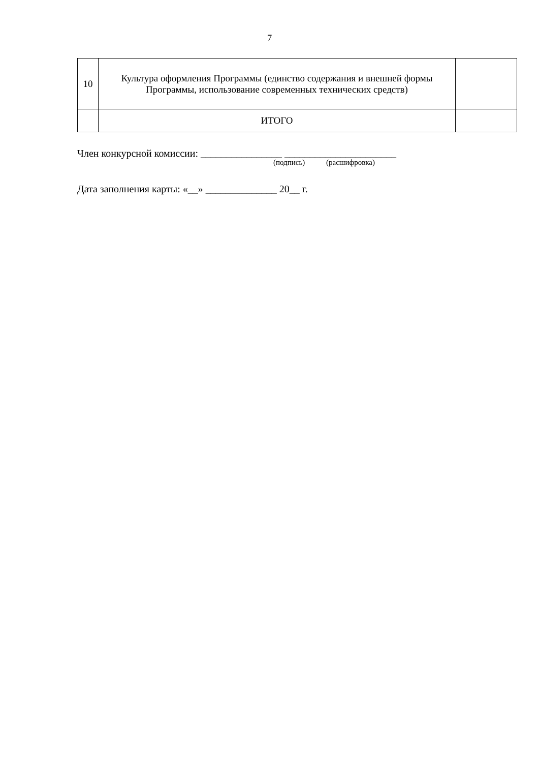7
| 10 | Культура оформления Программы (единство содержания и внешней формы Программы, использование современных технических средств) | |
| | ИТОГО | |
Член конкурсной комиссии: ________________ ______________________
(подпись) (расшифровка)
Дата заполнения карты: «__» ______________ 20__ г.